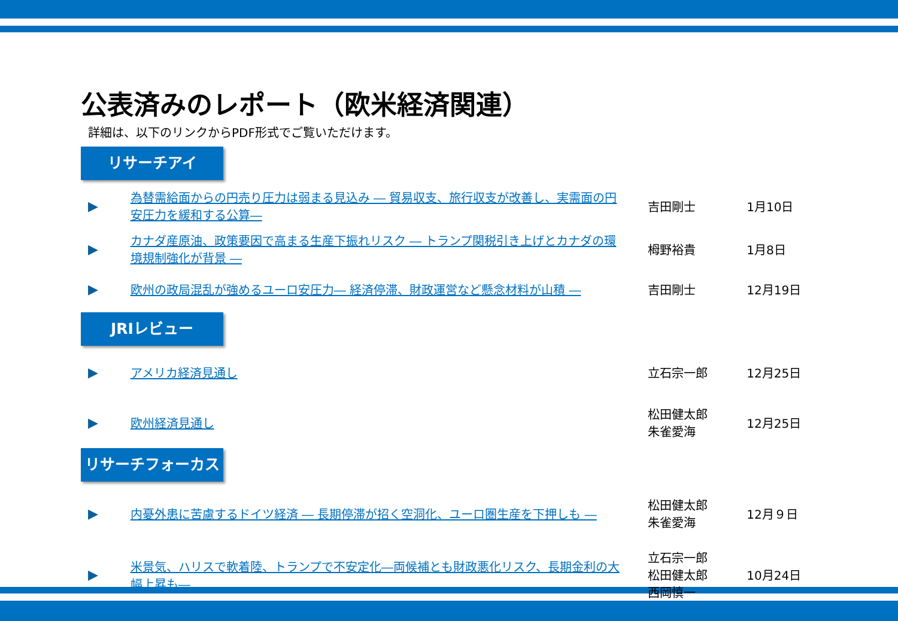公表済みのレポート（欧米経済関連）
詳細は、以下のリンクからPDF形式でご覧いただけます。
リサーチアイ
▶ 為替需給面からの円売り圧力は弱まる見込み ― 貿易収支、旅行収支が改善し、実需面の円安圧力を緩和する公算― 吉田剛士 1月10日
▶ カナダ産原油、政策要因で高まる生産下振れリスク ― トランプ関税引き上げとカナダの環境規制強化が背景 ― 栂野裕貴 1月8日
▶ 欧州の政局混乱が強めるユーロ安圧力― 経済停滞、財政運営など懸念材料が山積 ― 吉田剛士 12月19日
JRIレビュー
▶ アメリカ経済見通し 立石宗一郎 12月25日
▶ 欧州経済見通し 松田健太郎
朱雀愛海 12月25日
リサーチフォーカス
▶ 内憂外患に苦慮するドイツ経済 ― 長期停滞が招く空洞化、ユーロ圏生産を下押しも ― 松田健太郎
朱雀愛海 12月９日
▶ 米景気、ハリスで軟着陸、トランプで不安定化―両候補とも財政悪化リスク、長期金利の大幅上昇も― 立石宗一郎
松田健太郎
西岡慎一 10月24日